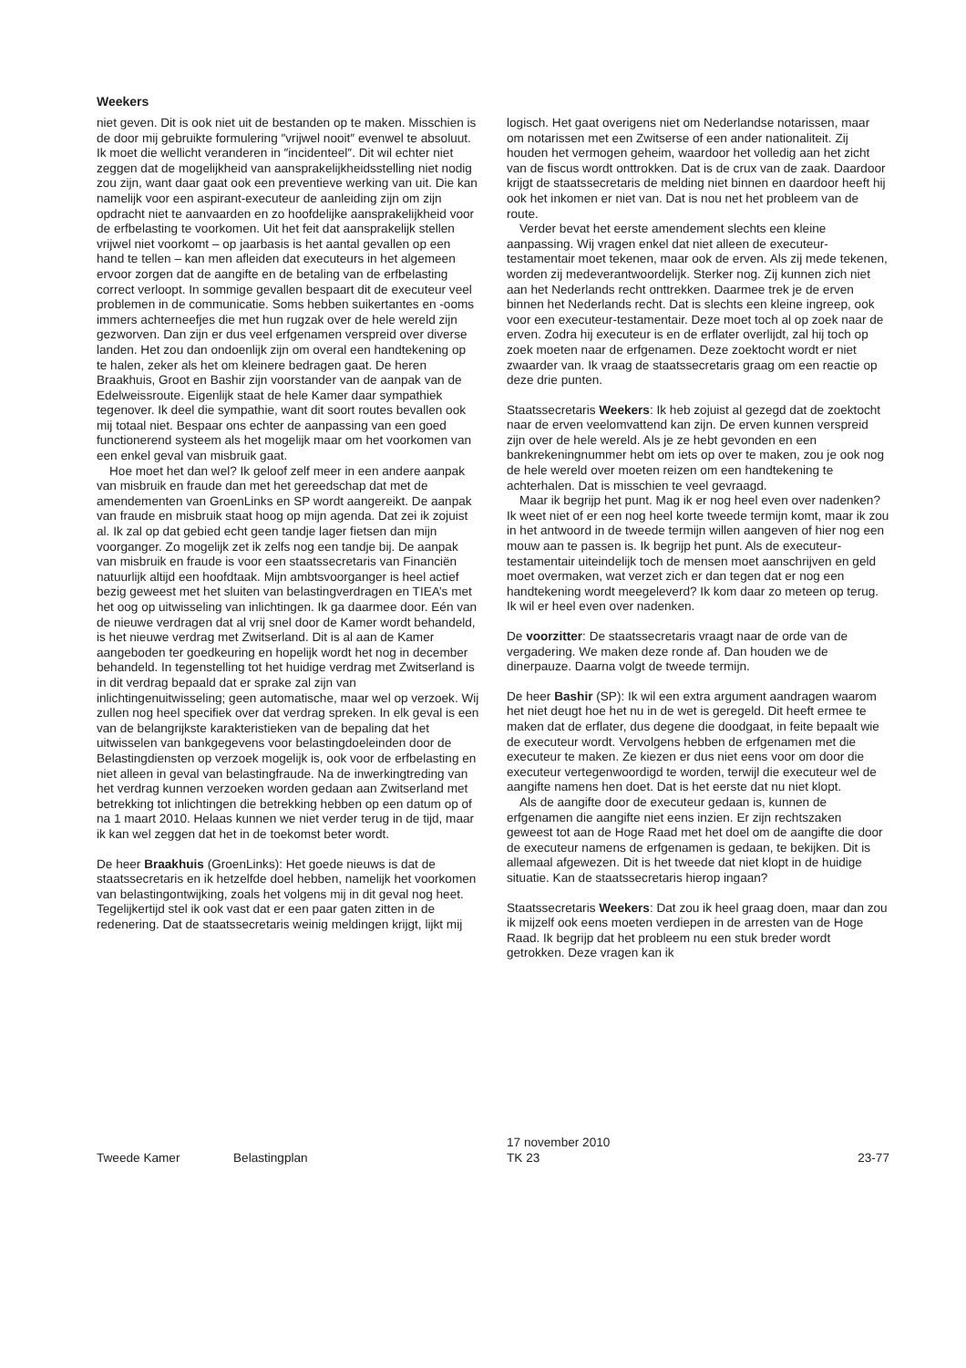Weekers
niet geven. Dit is ook niet uit de bestanden op te maken. Misschien is de door mij gebruikte formulering ″vrijwel nooit″ evenwel te absoluut. Ik moet die wellicht veranderen in ″incidenteel″. Dit wil echter niet zeggen dat de mogelijkheid van aansprakelijkheidsstelling niet nodig zou zijn, want daar gaat ook een preventieve werking van uit. Die kan namelijk voor een aspirant-executeur de aanleiding zijn om zijn opdracht niet te aanvaarden en zo hoofdelijke aansprakelijkheid voor de erfbelasting te voorkomen. Uit het feit dat aansprakelijk stellen vrijwel niet voorkomt – op jaarbasis is het aantal gevallen op een hand te tellen – kan men afleiden dat executeurs in het algemeen ervoor zorgen dat de aangifte en de betaling van de erfbelasting correct verloopt. In sommige gevallen bespaart dit de executeur veel problemen in de communicatie. Soms hebben suikertantes en -ooms immers achterneefjes die met hun rugzak over de hele wereld zijn gezworven. Dan zijn er dus veel erfgenamen verspreid over diverse landen. Het zou dan ondoenlijk zijn om overal een handtekening op te halen, zeker als het om kleinere bedragen gaat. De heren Braakhuis, Groot en Bashir zijn voorstander van de aanpak van de Edelweissroute. Eigenlijk staat de hele Kamer daar sympathiek tegenover. Ik deel die sympathie, want dit soort routes bevallen ook mij totaal niet. Bespaar ons echter de aanpassing van een goed functionerend systeem als het mogelijk maar om het voorkomen van een enkel geval van misbruik gaat.
Hoe moet het dan wel? Ik geloof zelf meer in een andere aanpak van misbruik en fraude dan met het gereedschap dat met de amendementen van GroenLinks en SP wordt aangereikt. De aanpak van fraude en misbruik staat hoog op mijn agenda. Dat zei ik zojuist al. Ik zal op dat gebied echt geen tandje lager fietsen dan mijn voorganger. Zo mogelijk zet ik zelfs nog een tandje bij. De aanpak van misbruik en fraude is voor een staatssecretaris van Financiën natuurlijk altijd een hoofdtaak. Mijn ambtsvoorganger is heel actief bezig geweest met het sluiten van belastingverdragen en TIEA’s met het oog op uitwisseling van inlichtingen. Ik ga daarmee door. Eén van de nieuwe verdragen dat al vrij snel door de Kamer wordt behandeld, is het nieuwe verdrag met Zwitserland. Dit is al aan de Kamer aangeboden ter goedkeuring en hopelijk wordt het nog in december behandeld. In tegenstelling tot het huidige verdrag met Zwitserland is in dit verdrag bepaald dat er sprake zal zijn van inlichtingenuitwisseling; geen automatische, maar wel op verzoek. Wij zullen nog heel specifiek over dat verdrag spreken. In elk geval is een van de belangrijkste karakteristieken van de bepaling dat het uitwisselen van bankgegevens voor belastingdoeleinden door de Belastingdiensten op verzoek mogelijk is, ook voor de erfbelasting en niet alleen in geval van belastingfraude. Na de inwerkingtreding van het verdrag kunnen verzoeken worden gedaan aan Zwitserland met betrekking tot inlichtingen die betrekking hebben op een datum op of na 1 maart 2010. Helaas kunnen we niet verder terug in de tijd, maar ik kan wel zeggen dat het in de toekomst beter wordt.
De heer Braakhuis (GroenLinks): Het goede nieuws is dat de staatssecretaris en ik hetzelfde doel hebben, namelijk het voorkomen van belastingontwijking, zoals het volgens mij in dit geval nog heet. Tegelijkertijd stel ik ook vast dat er een paar gaten zitten in de redenering. Dat de staatssecretaris weinig meldingen krijgt, lijkt mij
logisch. Het gaat overigens niet om Nederlandse notarissen, maar om notarissen met een Zwitserse of een ander nationaliteit. Zij houden het vermogen geheim, waardoor het volledig aan het zicht van de fiscus wordt onttrokken. Dat is de crux van de zaak. Daardoor krijgt de staatssecretaris de melding niet binnen en daardoor heeft hij ook het inkomen er niet van. Dat is nou net het probleem van de route.
Verder bevat het eerste amendement slechts een kleine aanpassing. Wij vragen enkel dat niet alleen de executeur-testamentair moet tekenen, maar ook de erven. Als zij mede tekenen, worden zij medeverantwoordelijk. Sterker nog. Zij kunnen zich niet aan het Nederlands recht onttrekken. Daarmee trek je de erven binnen het Nederlands recht. Dat is slechts een kleine ingreep, ook voor een executeur-testamentair. Deze moet toch al op zoek naar de erven. Zodra hij executeur is en de erflater overlijdt, zal hij toch op zoek moeten naar de erfgenamen. Deze zoektocht wordt er niet zwaarder van. Ik vraag de staatssecretaris graag om een reactie op deze drie punten.
Staatssecretaris Weekers: Ik heb zojuist al gezegd dat de zoektocht naar de erven veelomvattend kan zijn. De erven kunnen verspreid zijn over de hele wereld. Als je ze hebt gevonden en een bankrekeningnummer hebt om iets op over te maken, zou je ook nog de hele wereld over moeten reizen om een handtekening te achterhalen. Dat is misschien te veel gevraagd.
Maar ik begrijp het punt. Mag ik er nog heel even over nadenken? Ik weet niet of er een nog heel korte tweede termijn komt, maar ik zou in het antwoord in de tweede termijn willen aangeven of hier nog een mouw aan te passen is. Ik begrijp het punt. Als de executeur-testamentair uiteindelijk toch de mensen moet aanschrijven en geld moet overmaken, wat verzet zich er dan tegen dat er nog een handtekening wordt meegeleverd? Ik kom daar zo meteen op terug. Ik wil er heel even over nadenken.
De voorzitter: De staatssecretaris vraagt naar de orde van de vergadering. We maken deze ronde af. Dan houden we de dinerpauze. Daarna volgt de tweede termijn.
De heer Bashir (SP): Ik wil een extra argument aandragen waarom het niet deugt hoe het nu in de wet is geregeld. Dit heeft ermee te maken dat de erflater, dus degene die doodgaat, in feite bepaalt wie de executeur wordt. Vervolgens hebben de erfgenamen met die executeur te maken. Ze kiezen er dus niet eens voor om door die executeur vertegenwoordigd te worden, terwijl die executeur wel de aangifte namens hen doet. Dat is het eerste dat nu niet klopt.
Als de aangifte door de executeur gedaan is, kunnen de erfgenamen die aangifte niet eens inzien. Er zijn rechtszaken geweest tot aan de Hoge Raad met het doel om de aangifte die door de executeur namens de erfgenamen is gedaan, te bekijken. Dit is allemaal afgewezen. Dit is het tweede dat niet klopt in de huidige situatie. Kan de staatssecretaris hierop ingaan?
Staatssecretaris Weekers: Dat zou ik heel graag doen, maar dan zou ik mijzelf ook eens moeten verdiepen in de arresten van de Hoge Raad. Ik begrijp dat het probleem nu een stuk breder wordt getrokken. Deze vragen kan ik
Tweede Kamer
Belastingplan
17 november 2010
TK 23
23-77